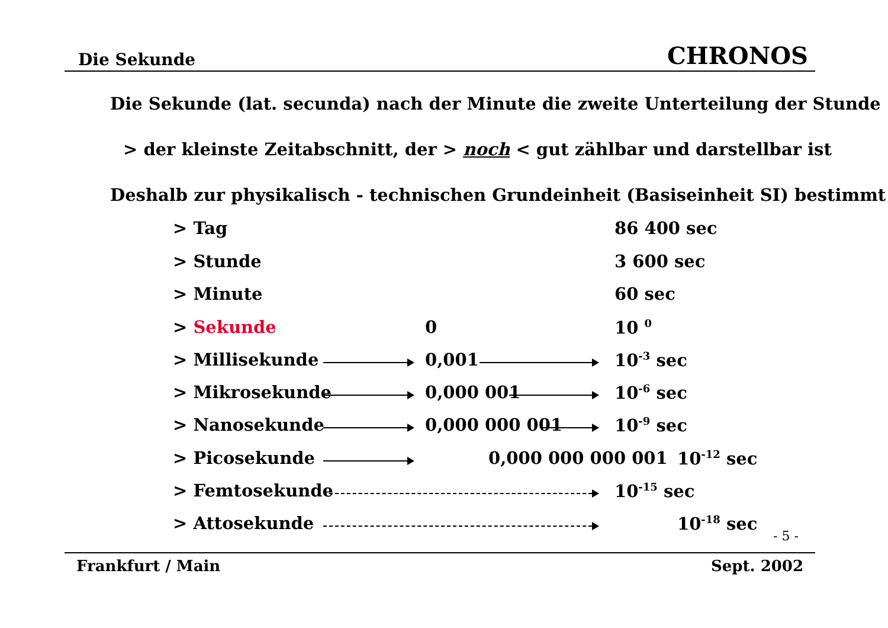Die Sekunde CHRONOS
Die Sekunde (lat. secunda) nach der Minute die zweite Unterteilung der Stunde
> der kleinste Zeitabschnitt, der > noch < gut zählbar und darstellbar ist
Deshalb zur physikalisch - technischen Grundeinheit (Basiseinheit SI) bestimmt
> Tag 86 400 sec
> Stunde 3 600 sec
> Minute 60 sec
> Sekunde 0 10 <sup>0</sup>
> Millisekunde 0,001 10<sup>-3</sup> sec
> Mikrosekunde 0,000 001 10<sup>-6</sup> sec
> Nanosekunde 0,000 000 001 10<sup>-9</sup> sec
> Picosekunde 0,000 000 000 001 10<sup>-12</sup> sec
> Femtosekunde 10<sup>-15</sup> sec
> Attosekunde 10<sup>-18</sup> sec
- 5 -
Frankfurt / Main Sept. 2002